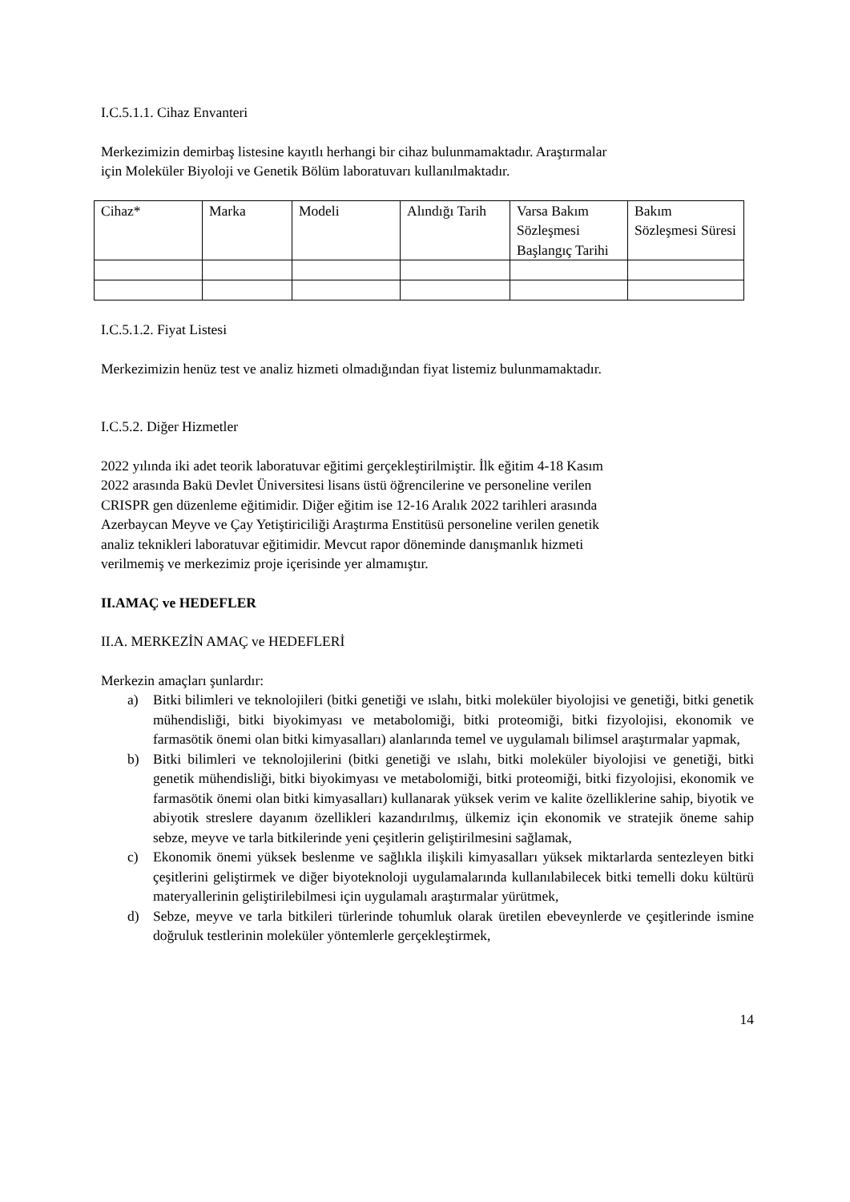I.C.5.1.1. Cihaz Envanteri
Merkezimizin demirbaş listesine kayıtlı herhangi bir cihaz bulunmamaktadır. Araştırmalar
için Moleküler Biyoloji ve Genetik Bölüm laboratuvarı kullanılmaktadır.
| Cihaz* | Marka | Modeli | Alındığı Tarih | Varsa Bakım Sözleşmesi Başlangıç Tarihi | Bakım Sözleşmesi Süresi |
I.C.5.1.2. Fiyat Listesi
Merkezimizin henüz test ve analiz hizmeti olmadığından fiyat listemiz bulunmamaktadır.
I.C.5.2. Diğer Hizmetler
2022 yılında iki adet teorik laboratuvar eğitimi gerçekleştirilmiştir. İlk eğitim 4-18 Kasım
2022 arasında Bakü Devlet Üniversitesi lisans üstü öğrencilerine ve personeline verilen
CRISPR gen düzenleme eğitimidir. Diğer eğitim ise 12-16 Aralık 2022 tarihleri arasında
Azerbaycan Meyve ve Çay Yetiştiriciliği Araştırma Enstitüsü personeline verilen genetik
analiz teknikleri laboratuvar eğitimidir. Mevcut rapor döneminde danışmanlık hizmeti
verilmemiş ve merkezimiz proje içerisinde yer almamıştır.
II.AMAÇ ve HEDEFLER
II.A. MERKEZİN AMAÇ ve HEDEFLERİ
Merkezin amaçları şunlardır:
a) Bitki bilimleri ve teknolojileri (bitki genetiği ve ıslahı, bitki moleküler biyolojisi ve genetiği, bitki genetik mühendisliği, bitki biyokimyası ve metabolomiği, bitki proteomiği, bitki fizyolojisi, ekonomik ve farmasötik önemi olan bitki kimyasalları) alanlarında temel ve uygulamalı bilimsel araştırmalar yapmak,
b) Bitki bilimleri ve teknolojilerini (bitki genetiği ve ıslahı, bitki moleküler biyolojisi ve genetiği, bitki genetik mühendisliği, bitki biyokimyası ve metabolomiği, bitki proteomiği, bitki fizyolojisi, ekonomik ve farmasötik önemi olan bitki kimyasalları) kullanarak yüksek verim ve kalite özelliklerine sahip, biyotik ve abiyotik streslere dayanım özellikleri kazandırılmış, ülkemiz için ekonomik ve stratejik öneme sahip sebze, meyve ve tarla bitkilerinde yeni çeşitlerin geliştirilmesini sağlamak,
c) Ekonomik önemi yüksek beslenme ve sağlıkla ilişkili kimyasalları yüksek miktarlarda sentezleyen bitki çeşitlerini geliştirmek ve diğer biyoteknoloji uygulamalarında kullanılabilecek bitki temelli doku kültürü materyallerinin geliştirilebilmesi için uygulamalı araştırmalar yürütmek,
d) Sebze, meyve ve tarla bitkileri türlerinde tohumluk olarak üretilen ebeveynlerde ve çeşitlerinde ismine doğruluk testlerinin moleküler yöntemlerle gerçekleştirmek,
14